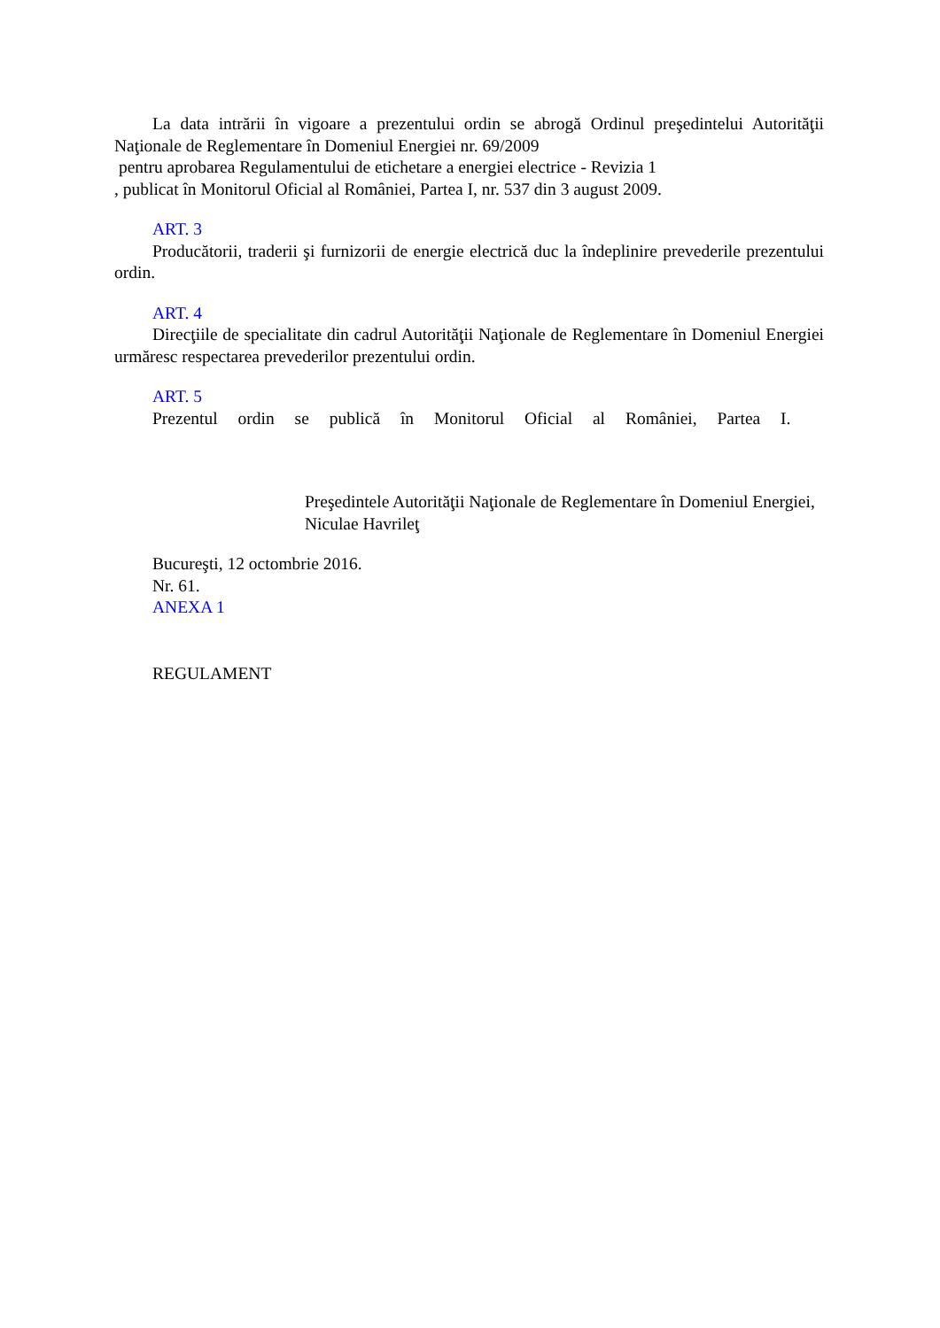La data intrării în vigoare a prezentului ordin se abrogă Ordinul preşedintelui Autorităţii Naţionale de Reglementare în Domeniul Energiei nr. 69/2009
pentru aprobarea Regulamentului de etichetare a energiei electrice - Revizia 1
, publicat în Monitorul Oficial al României, Partea I, nr. 537 din 3 august 2009.
ART. 3
Producătorii, traderii şi furnizorii de energie electrică duc la îndeplinire prevederile prezentului ordin.
ART. 4
Direcţiile de specialitate din cadrul Autorităţii Naţionale de Reglementare în Domeniul Energiei urmăresc respectarea prevederilor prezentului ordin.
ART. 5
Prezentul ordin se publică în Monitorul Oficial al României, Partea I.
Preşedintele Autorităţii Naţionale de Reglementare în Domeniul Energiei,
Niculae Havrileţ
Bucureşti, 12 octombrie 2016.
Nr. 61.
ANEXA 1
REGULAMENT